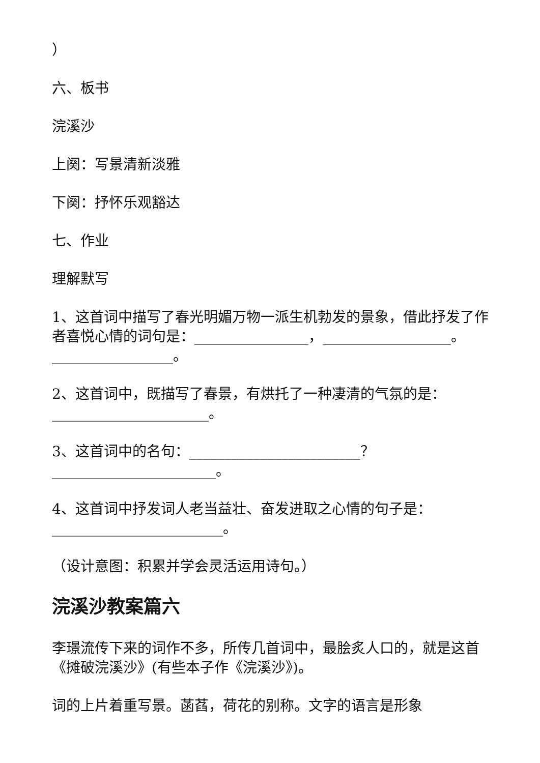）
六、板书
浣溪沙
上阕：写景清新淡雅
下阕：抒怀乐观豁达
七、作业
理解默写
1、这首词中描写了春光明媚万物一派生机勃发的景象，借此抒发了作者喜悦心情的词句是：________________，__________________。_________________。
2、这首词中，既描写了春景，有烘托了一种凄清的气氛的是：______________________。
3、这首词中的名句：________________________？_______________________。
4、这首词中抒发词人老当益壮、奋发进取之心情的句子是：________________________。
（设计意图：积累并学会灵活运用诗句。）
浣溪沙教案篇六
李璟流传下来的词作不多，所传几首词中，最脍炙人口的，就是这首《摊破浣溪沙》(有些本子作《浣溪沙》)。
词的上片着重写景。菡萏，荷花的别称。文字的语言是形象